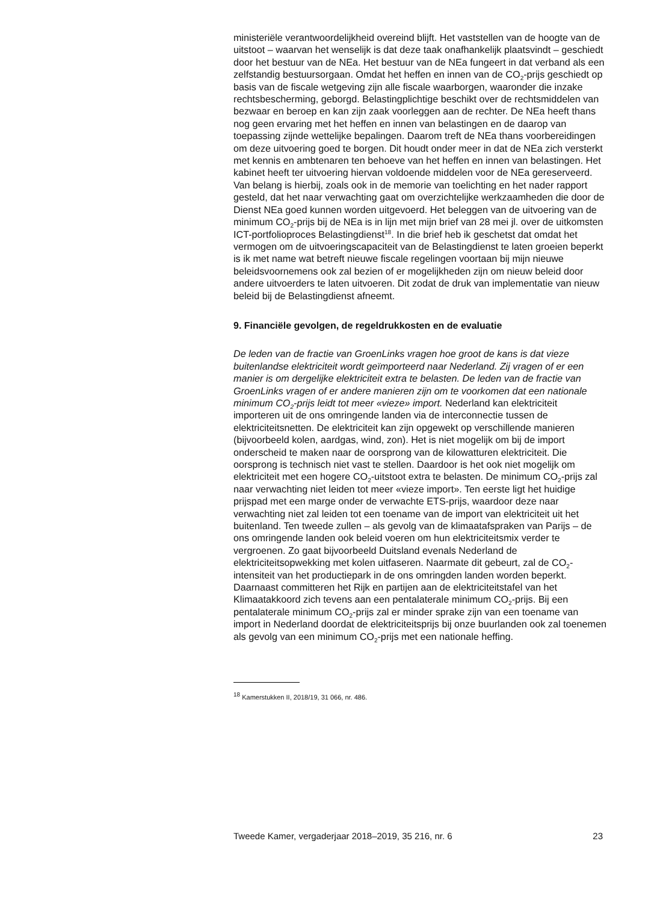ministeriële verantwoordelijkheid overeind blijft. Het vaststellen van de hoogte van de uitstoot – waarvan het wenselijk is dat deze taak onafhankelijk plaatsvindt – geschiedt door het bestuur van de NEa. Het bestuur van de NEa fungeert in dat verband als een zelfstandig bestuursorgaan. Omdat het heffen en innen van de CO<sub>2</sub>-prijs geschiedt op basis van de fiscale wetgeving zijn alle fiscale waarborgen, waaronder die inzake rechtsbescherming, geborgd. Belastingplichtige beschikt over de rechtsmiddelen van bezwaar en beroep en kan zijn zaak voorleggen aan de rechter. De NEa heeft thans nog geen ervaring met het heffen en innen van belastingen en de daarop van toepassing zijnde wettelijke bepalingen. Daarom treft de NEa thans voorbereidingen om deze uitvoering goed te borgen. Dit houdt onder meer in dat de NEa zich versterkt met kennis en ambtenaren ten behoeve van het heffen en innen van belastingen. Het kabinet heeft ter uitvoering hiervan voldoende middelen voor de NEa gereserveerd. Van belang is hierbij, zoals ook in de memorie van toelichting en het nader rapport gesteld, dat het naar verwachting gaat om overzichtelijke werkzaamheden die door de Dienst NEa goed kunnen worden uitgevoerd. Het beleggen van de uitvoering van de minimum CO<sub>2</sub>-prijs bij de NEa is in lijn met mijn brief van 28 mei jl. over de uitkomsten ICT-portfolioproces Belastingdienst<sup>18</sup>. In die brief heb ik geschetst dat omdat het vermogen om de uitvoeringscapaciteit van de Belastingdienst te laten groeien beperkt is ik met name wat betreft nieuwe fiscale regelingen voortaan bij mijn nieuwe beleidsvoornemens ook zal bezien of er mogelijkheden zijn om nieuw beleid door andere uitvoerders te laten uitvoeren. Dit zodat de druk van implementatie van nieuw beleid bij de Belastingdienst afneemt.
9. Financiële gevolgen, de regeldrukkosten en de evaluatie
De leden van de fractie van GroenLinks vragen hoe groot de kans is dat vieze buitenlandse elektriciteit wordt geïmporteerd naar Nederland. Zij vragen of er een manier is om dergelijke elektriciteit extra te belasten. De leden van de fractie van GroenLinks vragen of er andere manieren zijn om te voorkomen dat een nationale minimum CO<sub>2</sub>-prijs leidt tot meer «vieze» import. Nederland kan elektriciteit importeren uit de ons omringende landen via de interconnectie tussen de elektriciteitsnetten. De elektriciteit kan zijn opgewekt op verschillende manieren (bijvoorbeeld kolen, aardgas, wind, zon). Het is niet mogelijk om bij de import onderscheid te maken naar de oorsprong van de kilowatturen elektriciteit. Die oorsprong is technisch niet vast te stellen. Daardoor is het ook niet mogelijk om elektriciteit met een hogere CO<sub>2</sub>-uitstoot extra te belasten. De minimum CO<sub>2</sub>-prijs zal naar verwachting niet leiden tot meer «vieze import». Ten eerste ligt het huidige prijspad met een marge onder de verwachte ETS-prijs, waardoor deze naar verwachting niet zal leiden tot een toename van de import van elektriciteit uit het buitenland. Ten tweede zullen – als gevolg van de klimaatafspraken van Parijs – de ons omringende landen ook beleid voeren om hun elektriciteitsmix verder te vergroenen. Zo gaat bijvoorbeeld Duitsland evenals Nederland de elektriciteitsopwekking met kolen uitfaseren. Naarmate dit gebeurt, zal de CO<sub>2</sub>-intensiteit van het productiepark in de ons omringden landen worden beperkt. Daarnaast committeren het Rijk en partijen aan de elektriciteitstafel van het Klimaatakkoord zich tevens aan een pentalaterale minimum CO<sub>2</sub>-prijs. Bij een pentalaterale minimum CO<sub>2</sub>-prijs zal er minder sprake zijn van een toename van import in Nederland doordat de elektriciteitsprijs bij onze buurlanden ook zal toenemen als gevolg van een minimum CO<sub>2</sub>-prijs met een nationale heffing.
<sup>18</sup> Kamerstukken II, 2018/19, 31 066, nr. 486.
Tweede Kamer, vergaderjaar 2018–2019, 35 216, nr. 6 23